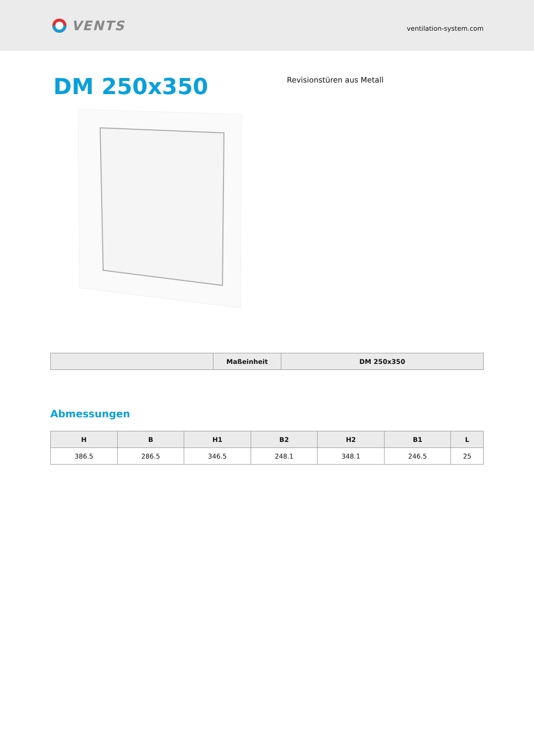VENTS
ventilation-system.com
DM 250x350
Revisionstüren aus Metall
| | Maßeinheit | DM 250x350 |
| --- | --- | --- |
Abmessungen
| H | B | H1 | B2 | H2 | B1 | L |
| --- | --- | --- | --- | --- | --- | --- |
| 386.5 | 286.5 | 346.5 | 248.1 | 348.1 | 246.5 | 25 |